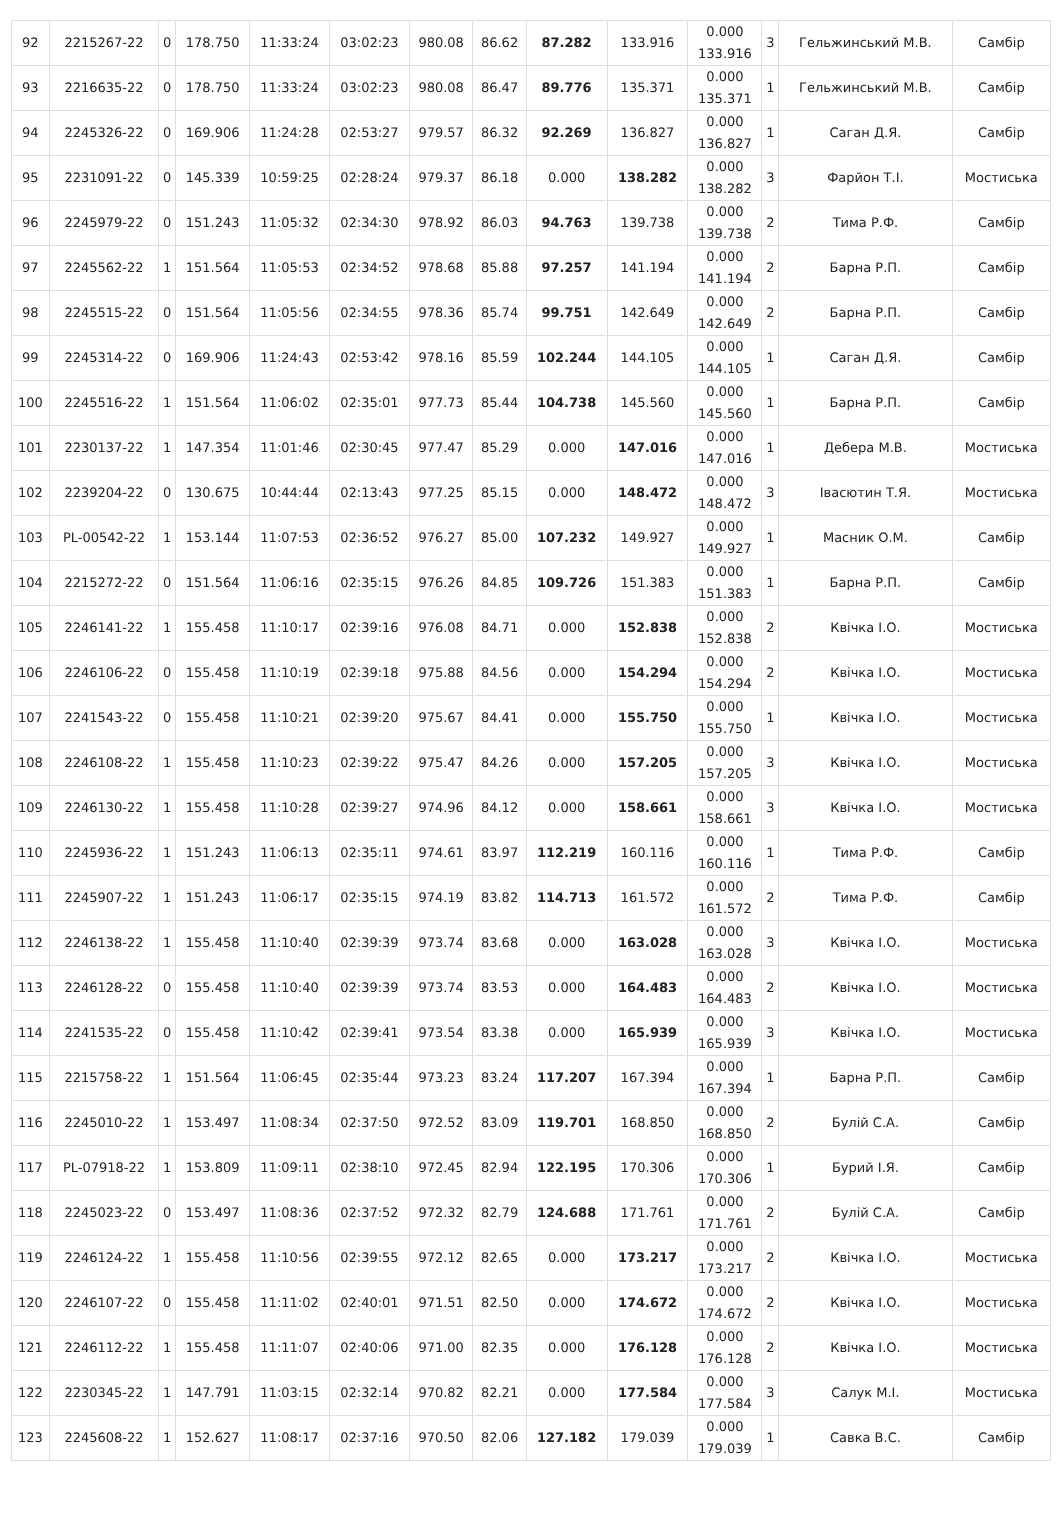| 92 | 2215267-22 | 0 | 178.750 | 11:33:24 | 03:02:23 | 980.08 | 86.62 | 87.282 | 133.916 | 0.000 133.916 | 3 | Гельжинський М.В. | Самбір |
| 93 | 2216635-22 | 0 | 178.750 | 11:33:24 | 03:02:23 | 980.08 | 86.47 | 89.776 | 135.371 | 0.000 135.371 | 1 | Гельжинський М.В. | Самбір |
| 94 | 2245326-22 | 0 | 169.906 | 11:24:28 | 02:53:27 | 979.57 | 86.32 | 92.269 | 136.827 | 0.000 136.827 | 1 | Саган Д.Я. | Самбір |
| 95 | 2231091-22 | 0 | 145.339 | 10:59:25 | 02:28:24 | 979.37 | 86.18 | 0.000 | 138.282 | 0.000 138.282 | 3 | Фарйон Т.І. | Мостиська |
| 96 | 2245979-22 | 0 | 151.243 | 11:05:32 | 02:34:30 | 978.92 | 86.03 | 94.763 | 139.738 | 0.000 139.738 | 2 | Тима Р.Ф. | Самбір |
| 97 | 2245562-22 | 1 | 151.564 | 11:05:53 | 02:34:52 | 978.68 | 85.88 | 97.257 | 141.194 | 0.000 141.194 | 2 | Барна Р.П. | Самбір |
| 98 | 2245515-22 | 0 | 151.564 | 11:05:56 | 02:34:55 | 978.36 | 85.74 | 99.751 | 142.649 | 0.000 142.649 | 2 | Барна Р.П. | Самбір |
| 99 | 2245314-22 | 0 | 169.906 | 11:24:43 | 02:53:42 | 978.16 | 85.59 | 102.244 | 144.105 | 0.000 144.105 | 1 | Саган Д.Я. | Самбір |
| 100 | 2245516-22 | 1 | 151.564 | 11:06:02 | 02:35:01 | 977.73 | 85.44 | 104.738 | 145.560 | 0.000 145.560 | 1 | Барна Р.П. | Самбір |
| 101 | 2230137-22 | 1 | 147.354 | 11:01:46 | 02:30:45 | 977.47 | 85.29 | 0.000 | 147.016 | 0.000 147.016 | 1 | Дебера М.В. | Мостиська |
| 102 | 2239204-22 | 0 | 130.675 | 10:44:44 | 02:13:43 | 977.25 | 85.15 | 0.000 | 148.472 | 0.000 148.472 | 3 | Івасютин Т.Я. | Мостиська |
| 103 | PL-00542-22 | 1 | 153.144 | 11:07:53 | 02:36:52 | 976.27 | 85.00 | 107.232 | 149.927 | 0.000 149.927 | 1 | Масник О.М. | Самбір |
| 104 | 2215272-22 | 0 | 151.564 | 11:06:16 | 02:35:15 | 976.26 | 84.85 | 109.726 | 151.383 | 0.000 151.383 | 1 | Барна Р.П. | Самбір |
| 105 | 2246141-22 | 1 | 155.458 | 11:10:17 | 02:39:16 | 976.08 | 84.71 | 0.000 | 152.838 | 0.000 152.838 | 2 | Квічка І.О. | Мостиська |
| 106 | 2246106-22 | 0 | 155.458 | 11:10:19 | 02:39:18 | 975.88 | 84.56 | 0.000 | 154.294 | 0.000 154.294 | 2 | Квічка І.О. | Мостиська |
| 107 | 2241543-22 | 0 | 155.458 | 11:10:21 | 02:39:20 | 975.67 | 84.41 | 0.000 | 155.750 | 0.000 155.750 | 1 | Квічка І.О. | Мостиська |
| 108 | 2246108-22 | 1 | 155.458 | 11:10:23 | 02:39:22 | 975.47 | 84.26 | 0.000 | 157.205 | 0.000 157.205 | 3 | Квічка І.О. | Мостиська |
| 109 | 2246130-22 | 1 | 155.458 | 11:10:28 | 02:39:27 | 974.96 | 84.12 | 0.000 | 158.661 | 0.000 158.661 | 3 | Квічка І.О. | Мостиська |
| 110 | 2245936-22 | 1 | 151.243 | 11:06:13 | 02:35:11 | 974.61 | 83.97 | 112.219 | 160.116 | 0.000 160.116 | 1 | Тима Р.Ф. | Самбір |
| 111 | 2245907-22 | 1 | 151.243 | 11:06:17 | 02:35:15 | 974.19 | 83.82 | 114.713 | 161.572 | 0.000 161.572 | 2 | Тима Р.Ф. | Самбір |
| 112 | 2246138-22 | 1 | 155.458 | 11:10:40 | 02:39:39 | 973.74 | 83.68 | 0.000 | 163.028 | 0.000 163.028 | 3 | Квічка І.О. | Мостиська |
| 113 | 2246128-22 | 0 | 155.458 | 11:10:40 | 02:39:39 | 973.74 | 83.53 | 0.000 | 164.483 | 0.000 164.483 | 2 | Квічка І.О. | Мостиська |
| 114 | 2241535-22 | 0 | 155.458 | 11:10:42 | 02:39:41 | 973.54 | 83.38 | 0.000 | 165.939 | 0.000 165.939 | 3 | Квічка І.О. | Мостиська |
| 115 | 2215758-22 | 1 | 151.564 | 11:06:45 | 02:35:44 | 973.23 | 83.24 | 117.207 | 167.394 | 0.000 167.394 | 1 | Барна Р.П. | Самбір |
| 116 | 2245010-22 | 1 | 153.497 | 11:08:34 | 02:37:50 | 972.52 | 83.09 | 119.701 | 168.850 | 0.000 168.850 | 2 | Булій С.А. | Самбір |
| 117 | PL-07918-22 | 1 | 153.809 | 11:09:11 | 02:38:10 | 972.45 | 82.94 | 122.195 | 170.306 | 0.000 170.306 | 1 | Бурий І.Я. | Самбір |
| 118 | 2245023-22 | 0 | 153.497 | 11:08:36 | 02:37:52 | 972.32 | 82.79 | 124.688 | 171.761 | 0.000 171.761 | 2 | Булій С.А. | Самбір |
| 119 | 2246124-22 | 1 | 155.458 | 11:10:56 | 02:39:55 | 972.12 | 82.65 | 0.000 | 173.217 | 0.000 173.217 | 2 | Квічка І.О. | Мостиська |
| 120 | 2246107-22 | 0 | 155.458 | 11:11:02 | 02:40:01 | 971.51 | 82.50 | 0.000 | 174.672 | 0.000 174.672 | 2 | Квічка І.О. | Мостиська |
| 121 | 2246112-22 | 1 | 155.458 | 11:11:07 | 02:40:06 | 971.00 | 82.35 | 0.000 | 176.128 | 0.000 176.128 | 2 | Квічка І.О. | Мостиська |
| 122 | 2230345-22 | 1 | 147.791 | 11:03:15 | 02:32:14 | 970.82 | 82.21 | 0.000 | 177.584 | 0.000 177.584 | 3 | Салук М.І. | Мостиська |
| 123 | 2245608-22 | 1 | 152.627 | 11:08:17 | 02:37:16 | 970.50 | 82.06 | 127.182 | 179.039 | 0.000 179.039 | 1 | Савка В.С. | Самбір |